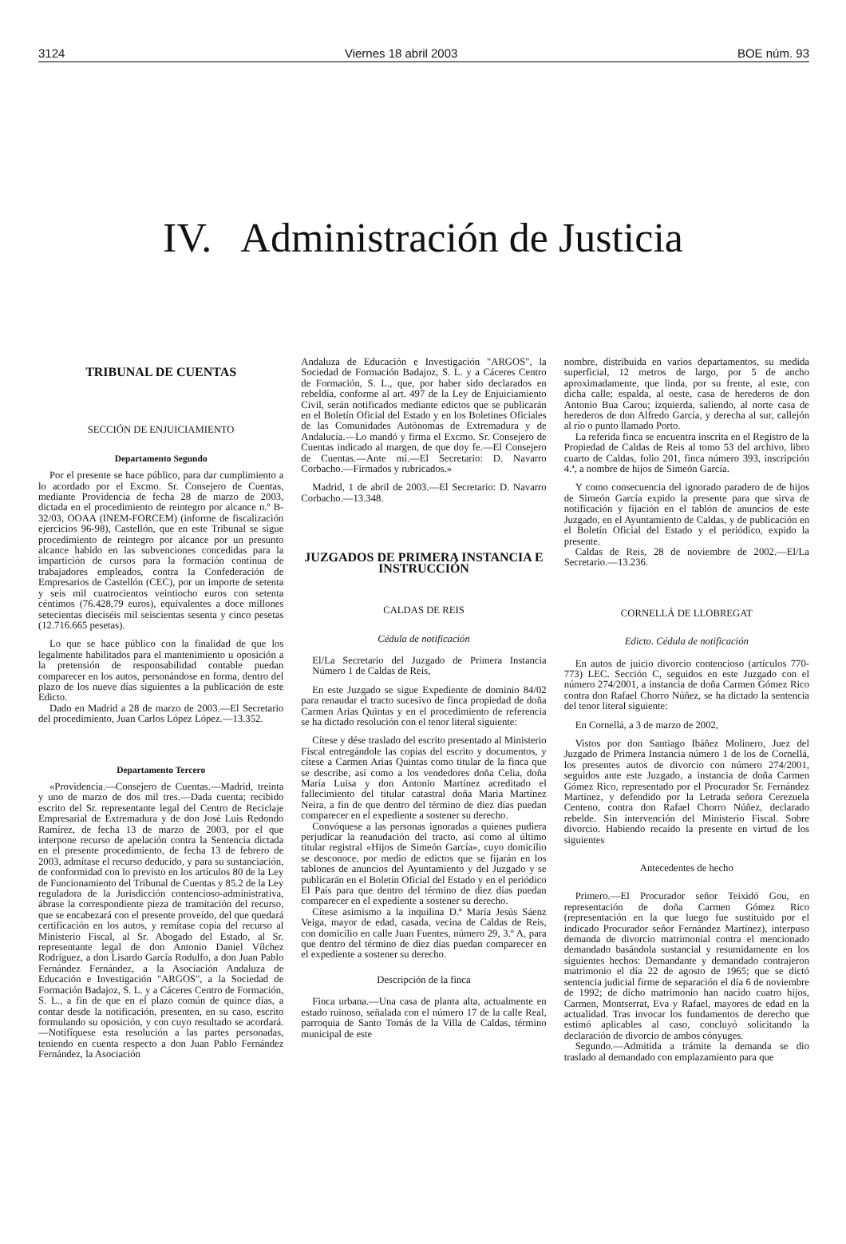3124 Viernes 18 abril 2003 BOE núm. 93
IV. Administración de Justicia
TRIBUNAL DE CUENTAS
SECCIÓN DE ENJUICIAMIENTO
Departamento Segundo
Por el presente se hace público, para dar cumplimiento a lo acordado por el Excmo. Sr. Consejero de Cuentas, mediante Providencia de fecha 28 de marzo de 2003, dictada en el procedimiento de reintegro por alcance n.º B-32/03, OOAA (INEM-FORCEM) (informe de fiscalización ejercicios 96-98), Castellón, que en este Tribunal se sigue procedimiento de reintegro por alcance por un presunto alcance habido en las subvenciones concedidas para la impartición de cursos para la formación continua de trabajadores empleados, contra la Confederación de Empresarios de Castellón (CEC), por un importe de setenta y seis mil cuatrocientos veintiocho euros con setenta céntimos (76.428,79 euros), equivalentes a doce millones setecientas dieciséis mil seiscientas sesenta y cinco pesetas (12.716.665 pesetas).
Lo que se hace público con la finalidad de que los legalmente habilitados para el mantenimiento u oposición a la pretensión de responsabilidad contable puedan comparecer en los autos, personándose en forma, dentro del plazo de los nueve días siguientes a la publicación de este Edicto.
Dado en Madrid a 28 de marzo de 2003.—El Secretario del procedimiento, Juan Carlos López López.—13.352.
Departamento Tercero
«Providencia.—Consejero de Cuentas.—Madrid, treinta y uno de marzo de dos mil tres.—Dada cuenta; recibido escrito del Sr. representante legal del Centro de Reciclaje Empresarial de Extremadura y de don José Luis Redondo Ramírez, de fecha 13 de marzo de 2003, por el que interpone recurso de apelación contra la Sentencia dictada en el presente procedimiento, de fecha 13 de febrero de 2003, admítase el recurso deducido, y para su sustanciación, de conformidad con lo previsto en los artículos 80 de la Ley de Funcionamiento del Tribunal de Cuentas y 85.2 de la Ley reguladora de la Jurisdicción contencioso-administrativa, ábrase la correspondiente pieza de tramitación del recurso, que se encabezará con el presente proveído, del que quedará certificación en los autos, y remítase copia del recurso al Ministerio Fiscal, al Sr. Abogado del Estado, al Sr. representante legal de don Antonio Daniel Vílchez Rodríguez, a don Lisardo García Rodulfo, a don Juan Pablo Fernández Fernández, a la Asociación Andaluza de Educación e Investigación "ARGOS", a la Sociedad de Formación Badajoz, S. L. y a Cáceres Centro de Formación, S. L., a fin de que en el plazo común de quince días, a contar desde la notificación, presenten, en su caso, escrito formulando su oposición, y con cuyo resultado se acordará.—Notifíquese esta resolución a las partes personadas, teniendo en cuenta respecto a don Juan Pablo Fernández Fernández, la Asociación
Andaluza de Educación e Investigación "ARGOS", la Sociedad de Formación Badajoz, S. L. y a Cáceres Centro de Formación, S. L., que, por haber sido declarados en rebeldía, conforme al art. 497 de la Ley de Enjuiciamiento Civil, serán notificados mediante edictos que se publicarán en el Boletín Oficial del Estado y en los Boletines Oficiales de las Comunidades Autónomas de Extremadura y de Andalucía.—Lo mandó y firma el Excmo. Sr. Consejero de Cuentas indicado al margen, de que doy fe.—El Consejero de Cuentas.—Ante mí.—El Secretario: D. Navarro Corbacho.—Firmados y rubricados.»
Madrid, 1 de abril de 2003.—El Secretario: D. Navarro Corbacho.—13.348.
JUZGADOS DE PRIMERA INSTANCIA E INSTRUCCIÓN
CALDAS DE REIS
Cédula de notificación
El/La Secretario del Juzgado de Primera Instancia Número 1 de Caldas de Reis,
En este Juzgado se sigue Expediente de dominio 84/02 para renaudar el tracto sucesivo de finca propiedad de doña Carmen Arias Quintas y en el procedimiento de referencia se ha dictado resolución con el tenor literal siguiente:
Cítese y dése traslado del escrito presentado al Ministerio Fiscal entregándole las copias del escrito y documentos, y cítese a Carmen Arias Quintas como titular de la finca que se describe, así como a los vendedores doña Celia, doña María Luisa y don Antonio Martínez acreditado el fallecimiento del titular catastral doña Maria Martínez Neira, a fin de que dentro del término de diez días puedan comparecer en el expediente a sostener su derecho.
Convóquese a las personas ignoradas a quienes pudiera perjudicar la reanudación del tracto, así como al último titular registral «Hijos de Simeón García», cuyo domicilio se desconoce, por medio de edictos que se fijarán en los tablones de anuncios del Ayuntamiento y del Juzgado y se publicarán en el Boletín Oficial del Estado y en el periódico El País para que dentro del término de diez días puedan comparecer en el expediente a sostener su derecho.
Cítese asimismo a la inquilina D.ª María Jesús Sáenz Veiga, mayor de edad, casada, vecina de Caldas de Reis, con domicilio en calle Juan Fuentes, número 29, 3.º A, para que dentro del término de diez días puedan comparecer en el expediente a sostener su derecho.
Descripción de la finca
Finca urbana.—Una casa de planta alta, actualmente en estado ruinoso, señalada con el número 17 de la calle Real, parroquia de Santo Tomás de la Villa de Caldas, término municipal de este
nombre, distribuida en varios departamentos, su medida superficial, 12 metros de largo, por 5 de ancho aproximadamente, que linda, por su frente, al este, con dicha calle; espalda, al oeste, casa de herederos de don Antonio Bua Carou; izquierda, saliendo, al norte casa de herederos de don Alfredo García, y derecha al sur, callejón al río o punto llamado Porto.
La referida finca se encuentra inscrita en el Registro de la Propiedad de Caldas de Reis al tomo 53 del archivo, libro cuarto de Caldas, folio 201, finca número 393, inscripción 4.ª, a nombre de hijos de Simeón García.
Y como consecuencia del ignorado paradero de de hijos de Simeón García expido la presente para que sirva de notificación y fijación en el tablón de anuncios de este Juzgado, en el Ayuntamiento de Caldas, y de publicación en el Boletín Oficial del Estado y el periódico, expido la presente.
Caldas de Reis, 28 de noviembre de 2002.—El/La Secretario.—13.236.
CORNELLÁ DE LLOBREGAT
Edicto. Cédula de notificación
En autos de juicio divorcio contencioso (artículos 770-773) LEC. Sección C, seguidos en este Juzgado con el número 274/2001, a instancia de doña Carmen Gómez Rico contra don Rafael Chorro Núñez, se ha dictado la sentencia del tenor literal siguiente:
En Cornellá, a 3 de marzo de 2002,
Vistos por don Santiago Ibáñez Molinero, Juez del Juzgado de Primera Instancia número 1 de los de Cornellá, los presentes autos de divorcio con número 274/2001, seguidos ante este Juzgado, a instancia de doña Carmen Gómez Rico, representado por el Procurador Sr. Fernández Martínez, y defendido por la Letrada señora Cerezuela Centeno, contra don Rafael Chorro Núñez, declarado rebelde. Sin intervención del Ministerio Fiscal. Sobre divorcio. Habiendo recaído la presente en virtud de los siguientes
Antecedentes de hecho
Primero.—El Procurador señor Teixidó Gou, en representación de doña Carmen Gómez Rico (representación en la que luego fue sustituido por el indicado Procurador señor Fernández Martínez), interpuso demanda de divorcio matrimonial contra el mencionado demandado basándola sustancial y resumidamente en los siguientes hechos: Demandante y demandado contrajeron matrimonio el día 22 de agosto de 1965; que se dictó sentencia judicial firme de separación el día 6 de noviembre de 1992; de dicho matrimonio han nacido cuatro hijos, Carmen, Montserrat, Eva y Rafael, mayores de edad en la actualidad. Tras invocar los fundamentos de derecho que estimó aplicables al caso, concluyó solicitando la declaración de divorcio de ambos cónyuges.
Segundo.—Admitida a trámite la demanda se dio traslado al demandado con emplazamiento para que